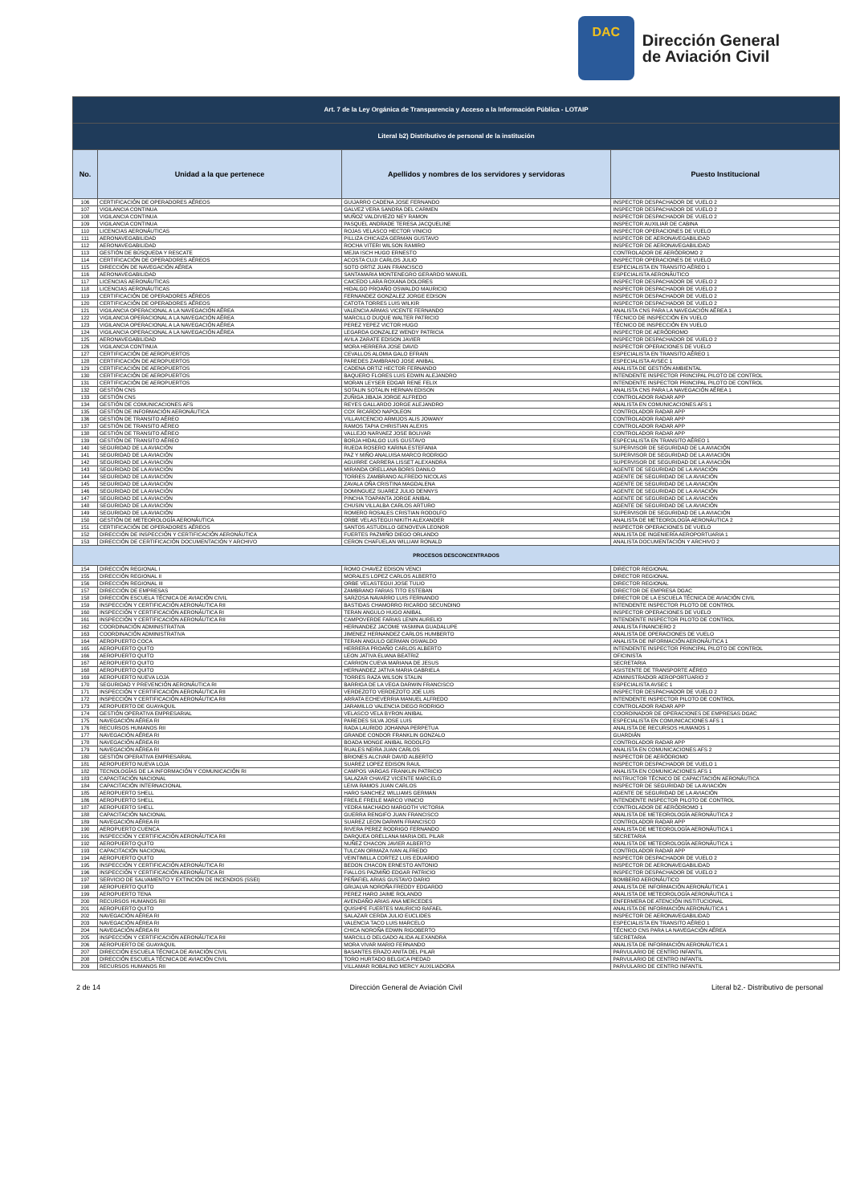DAC
Dirección General
de Aviación Civil
| Art. 7 de la Ley Orgánica de Transparencia y Acceso a la Información Pública - LOTAIP | | | |
| Literal b2) Distributivo de personal de la institución | | | |
| No. | Unidad a la que pertenece | Apellidos y nombres de los servidores y servidoras | Puesto Institucional |
| 106 | CERTIFICACIÓN DE OPERADORES AÉREOS | GUIJARRO CADENA JOSE FERNANDO | INSPECTOR DESPACHADOR DE VUELO 2 |
| 107 | VIGILANCIA CONTINUA | GALVEZ VERA SANDRA DEL CARMEN | INSPECTOR DESPACHADOR DE VUELO 2 |
| 108 | VIGILANCIA CONTINUA | MUÑOZ VALDIVIEZO NEY RAMON | INSPECTOR DESPACHADOR DE VUELO 2 |
| 109 | VIGILANCIA CONTINUA | PASQUEL ANDRADE TERESA JACQUELINE | INSPECTOR AUXILIAR DE CABINA |
| 110 | LICENCIAS AERONÁUTICAS | ROJAS VELASCO HECTOR VINICIO | INSPECTOR OPERACIONES DE VUELO |
| 111 | AERONAVEGABILIDAD | PILLIZA CHICAIZA GERMAN GUSTAVO | INSPECTOR DE AERONAVEGABILIDAD |
| 112 | AERONAVEGABILIDAD | ROCHA VITERI WILSON RAMIRO | INSPECTOR DE AERONAVEGABILIDAD |
| 113 | GESTIÓN DE BÚSQUEDA Y RESCATE | MEJIA ISCH HUGO ERNESTO | CONTROLADOR DE AERÓDROMO 2 |
| 114 | CERTIFICACIÓN DE OPERADORES AÉREOS | ACOSTA CUJI CARLOS JULIO | INSPECTOR OPERACIONES DE VUELO |
| 115 | DIRECCIÓN DE NAVEGACIÓN AÉREA | SOTO ORTIZ JUAN FRANCISCO | ESPECIALISTA EN TRANSITO AÉREO 1 |
| 116 | AERONAVEGABILIDAD | SANTAMARIA MONTENEGRO GERARDO MANUEL | ESPECIALISTA AERONÁUTICO |
| 117 | LICENCIAS AERONÁUTICAS | CAICEDO LARA ROXANA DOLORES | INSPECTOR DESPACHADOR DE VUELO 2 |
| 118 | LICENCIAS AERONÁUTICAS | HIDALGO PROAÑO OSWALDO MAURICIO | INSPECTOR DESPACHADOR DE VUELO 2 |
| 119 | CERTIFICACIÓN DE OPERADORES AÉREOS | FERNANDEZ GONZALEZ JORGE EDISON | INSPECTOR DESPACHADOR DE VUELO 2 |
| 120 | CERTIFICACIÓN DE OPERADORES AÉREOS | CATOTA TORRES LUIS WILKIR | INSPECTOR DESPACHADOR DE VUELO 2 |
| 121 | VIGILANCIA OPERACIONAL A LA NAVEGACIÓN AÉREA | VALENCIA ARMAS VICENTE FERNANDO | ANALISTA CNS PARA LA NAVEGACIÓN AÉREA 1 |
| 122 | VIGILANCIA OPERACIONAL A LA NAVEGACIÓN AÉREA | MARCILLO DUQUE WALTER PATRICIO | TÉCNICO DE INSPECCIÓN EN VUELO |
| 123 | VIGILANCIA OPERACIONAL A LA NAVEGACIÓN AÉREA | PEREZ YEPEZ VICTOR HUGO | TÉCNICO DE INSPECCIÓN EN VUELO |
| 124 | VIGILANCIA OPERACIONAL A LA NAVEGACIÓN AÉREA | LEGARDA GONZALEZ WENDY PATRICIA | INSPECTOR DE AERÓDROMO |
| 125 | AERONAVEGABILIDAD | AVILA ZARATE EDISON JAVIER | INSPECTOR DESPACHADOR DE VUELO 2 |
| 126 | VIGILANCIA CONTINUA | MORA HERRERA JOSE DAVID | INSPECTOR OPERACIONES DE VUELO |
| 127 | CERTIFICACIÓN DE AEROPUERTOS | CEVALLOS ALOMIA GALO EFRAIN | ESPECIALISTA EN TRANSITO AÉREO 1 |
| 128 | CERTIFICACIÓN DE AEROPUERTOS | PAREDES ZAMBRANO JOSE ANIBAL | ESPECIALISTA AVSEC 1 |
| 129 | CERTIFICACIÓN DE AEROPUERTOS | CADENA ORTIZ HECTOR FERNANDO | ANALISTA DE GESTIÓN AMBIENTAL |
| 130 | CERTIFICACIÓN DE AEROPUERTOS | BAQUERO FLORES LUIS EDWIN ALEJANDRO | INTENDENTE INSPECTOR PRINCIPAL PILOTO DE CONTROL |
| 131 | CERTIFICACIÓN DE AEROPUERTOS | MORAN LEYSER EDGAR RENE FELIX | INTENDENTE INSPECTOR PRINCIPAL PILOTO DE CONTROL |
| 132 | GESTIÓN CNS | SOTALIN SOTALIN HERNAN EDISON | ANALISTA CNS PARA LA NAVEGACIÓN AÉREA 1 |
| 133 | GESTIÓN CNS | ZUÑIGA JIBAJA JORGE ALFREDO | CONTROLADOR RADAR APP |
| 134 | GESTIÓN DE COMUNICACIONES AFS | REYES GALLARDO JORGE ALEJANDRO | ANALISTA EN COMUNICACIONES AFS 1 |
| 135 | GESTIÓN DE INFORMACIÓN AERONÁUTICA | COX RICARDO NAPOLEON | CONTROLADOR RADAR APP |
| 136 | GESTIÓN DE TRANSITO AÉREO | VILLAVICENCIO ARMIJOS ALIS JOWANY | CONTROLADOR RADAR APP |
| 137 | GESTIÓN DE TRANSITO AÉREO | RAMOS TAPIA CHRISTIAN ALEXIS | CONTROLADOR RADAR APP |
| 138 | GESTIÓN DE TRANSITO AÉREO | VALLEJO NARVAEZ JOSE BOLIVAR | CONTROLADOR RADAR APP |
| 139 | GESTIÓN DE TRANSITO AÉREO | BORJA HIDALGO LUIS GUSTAVO | ESPECIALISTA EN TRANSITO AÉREO 1 |
| 140 | SEGURIDAD DE LA AVIACIÓN | RUEDA ROSERO KARINA ESTEFANIA | SUPERVISOR DE SEGURIDAD DE LA AVIACIÓN |
| 141 | SEGURIDAD DE LA AVIACIÓN | PAZ Y MIÑO ANALUISA MARCO RODRIGO | SUPERVISOR DE SEGURIDAD DE LA AVIACIÓN |
| 142 | SEGURIDAD DE LA AVIACIÓN | AGUIRRE CARRERA LISSET ALEXANDRA | SUPERVISOR DE SEGURIDAD DE LA AVIACIÓN |
| 143 | SEGURIDAD DE LA AVIACIÓN | MIRANDA ORELLANA BORIS DANILO | AGENTE DE SEGURIDAD DE LA AVIACIÓN |
| 144 | SEGURIDAD DE LA AVIACIÓN | TORRES ZAMBRANO ALFREDO NICOLAS | AGENTE DE SEGURIDAD DE LA AVIACIÓN |
| 145 | SEGURIDAD DE LA AVIACIÓN | ZAVALA OÑA CRISTINA MAGDALENA | AGENTE DE SEGURIDAD DE LA AVIACIÓN |
| 146 | SEGURIDAD DE LA AVIACIÓN | DOMINGUEZ SUAREZ JULIO DENNYS | AGENTE DE SEGURIDAD DE LA AVIACIÓN |
| 147 | SEGURIDAD DE LA AVIACIÓN | PINCHA TOAPANTA JORGE ANIBAL | AGENTE DE SEGURIDAD DE LA AVIACIÓN |
| 148 | SEGURIDAD DE LA AVIACIÓN | CHUSIN VILLALBA CARLOS ARTURO | AGENTE DE SEGURIDAD DE LA AVIACIÓN |
| 149 | SEGURIDAD DE LA AVIACIÓN | ROMERO ROSALES CRISTIAN RODOLFO | SUPERVISOR DE SEGURIDAD DE LA AVIACIÓN |
| 150 | GESTIÓN DE METEOROLOGÍA AERONÁUTICA | ORBE VELASTEGUI NIKITH ALEXANDER | ANALISTA DE METEOROLOGÍA AERONÁUTICA 2 |
| 151 | CERTIFICACIÓN DE OPERADORES AÉREOS | SANTOS ASTUDILLO GENOVEVA LEONOR | INSPECTOR OPERACIONES DE VUELO |
| 152 | DIRECCIÓN DE INSPECCIÓN Y CERTIFICACIÓN AERONÁUTICA | FUERTES PAZMIÑO DIEGO ORLANDO | ANALISTA DE INGENIERÍA AEROPORTUARIA 1 |
| 153 | DIRECCIÓN DE CERTIFICACIÓN DOCUMENTACIÓN Y ARCHIVO | CERON CHAFUELAN WILLIAM RONALD | ANALISTA DOCUMENTACIÓN Y ARCHIVO 2 |
| PROCESOS DESCONCENTRADOS | | | |
| 154 | DIRECCIÓN REGIONAL I | ROMO CHAVEZ EDISON VENCI | DIRECTOR REGIONAL |
| 155 | DIRECCIÓN REGIONAL II | MORALES LOPEZ CARLOS ALBERTO | DIRECTOR REGIONAL |
| 156 | DIRECCIÓN REGIONAL III | ORBE VELASTEGUI JOSE TULIO | DIRECTOR REGIONAL |
| 157 | DIRECCIÓN DE EMPRESAS | ZAMBRANO FARIAS TITO ESTEBAN | DIRECTOR DE EMPRESA DGAC |
| 158 | DIRECCIÓN ESCUELA TÉCNICA DE AVIACIÓN CIVIL | SARZOSA NAVARRO LUIS FERNANDO | DIRECTOR DE LA ESCUELA TÉCNICA DE AVIACIÓN CIVIL |
| 159 | INSPECCIÓN Y CERTIFICACIÓN AERONÁUTICA RII | BASTIDAS CHAMORRO RICARDO SECUNDINO | INTENDENTE INSPECTOR PILOTO DE CONTROL |
| 160 | INSPECCIÓN Y CERTIFICACIÓN AERONÁUTICA RI | TERAN ANGULO HUGO ANIBAL | INSPECTOR OPERACIONES DE VUELO |
| 161 | INSPECCIÓN Y CERTIFICACIÓN AERONÁUTICA RII | CAMPOVERDE FARIAS LENIN AURELIO | INTENDENTE INSPECTOR PILOTO DE CONTROL |
| 162 | COORDINACIÓN ADMINISTRATIVA | HERNANDEZ JACOME YASMINA GUADALUPE | ANALISTA FINANCIERO 2 |
| 163 | COORDINACIÓN ADMINISTRATIVA | JIMENEZ HERNANDEZ CARLOS HUMBERTO | ANALISTA DE OPERACIONES DE VUELO |
| 164 | AEROPUERTO COCA | TERAN ANGULO GERMAN OSWALDO | ANALISTA DE INFORMACIÓN AERONÁUTICA 1 |
| 165 | AEROPUERTO QUITO | HERRERA PROAÑO CARLOS ALBERTO | INTENDENTE INSPECTOR PRINCIPAL PILOTO DE CONTROL |
| 166 | AEROPUERTO QUITO | LEON JATIVA ELIANA BEATRIZ | OFICINISTA |
| 167 | AEROPUERTO QUITO | CARRION CUEVA MARIANA DE JESUS | SECRETARIA |
| 168 | AEROPUERTO QUITO | HERNANDEZ JATIVA MARIA GABRIELA | ASISTENTE DE TRANSPORTE AÉREO |
| 169 | AEROPUERTO NUEVA LOJA | TORRES RAZA WILSON STALIN | ADMINISTRADOR AEROPORTUARIO 2 |
| 170 | SEGURIDAD Y PREVENCIÓN AERONÁUTICA RI | BARRIGA DE LA VEGA DARWIN FRANCISCO | ESPECIALISTA AVSEC 1 |
| 171 | INSPECCIÓN Y CERTIFICACIÓN AERONÁUTICA RII | VERDEZOTO VERDEZOTO JOE LUIS | INSPECTOR DESPACHADOR DE VUELO 2 |
| 172 | INSPECCIÓN Y CERTIFICACIÓN AERONÁUTICA RII | ARRATA ECHEVERRIA MANUEL ALFREDO | INTENDENTE INSPECTOR PILOTO DE CONTROL |
| 173 | AEROPUERTO DE GUAYAQUIL | JARAMILLO VALENCIA DIEGO RODRIGO | CONTROLADOR RADAR APP |
| 174 | GESTIÓN OPERATIVA EMPRESARIAL | VELASCO VELA BYRON ANIBAL | COORDINADOR DE OPERACIONES DE EMPRESAS DGAC |
| 175 | NAVEGACIÓN AÉREA RI | PAREDES SILVA JOSE LUIS | ESPECIALISTA EN COMUNICACIONES AFS 1 |
| 176 | RECURSOS HUMANOS RII | RADA LAURIDO JOHANNA PERPETUA | ANALISTA DE RECURSOS HUMANOS 1 |
| 177 | NAVEGACIÓN AÉREA RI | GRANDE CONDOR FRANKLIN GONZALO | GUARDIÁN |
| 178 | NAVEGACIÓN AÉREA RI | BOADA MONGE ANIBAL RODOLFO | CONTROLADOR RADAR APP |
| 179 | NAVEGACIÓN AÉREA RI | RUALES NEIRA JUAN CARLOS | ANALISTA EN COMUNICACIONES AFS 2 |
| 180 | GESTIÓN OPERATIVA EMPRESARIAL | BRIONES ALCIVAR DAVID ALBERTO | INSPECTOR DE AERÓDROMO |
| 181 | AEROPUERTO NUEVA LOJA | SUAREZ LOPEZ EDISON RAUL | INSPECTOR DESPACHADOR DE VUELO 1 |
| 182 | TECNOLOGÍAS DE LA INFORMACIÓN Y COMUNICACIÓN RI | CAMPOS VARGAS FRANKLIN PATRICIO | ANALISTA EN COMUNICACIONES AFS 1 |
| 183 | CAPACITACIÓN NACIONAL | SALAZAR CHAVEZ VICENTE MARCELO | INSTRUCTOR TÉCNICO DE CAPACITACIÓN AERONÁUTICA |
| 184 | CAPACITACIÓN INTERNACIONAL | LEIVA RAMOS JUAN CARLOS | INSPECTOR DE SEGURIDAD DE LA AVIACIÓN |
| 185 | AEROPUERTO SHELL | HARO SANCHEZ WILLIAMS GERMAN | AGENTE DE SEGURIDAD DE LA AVIACIÓN |
| 186 | AEROPUERTO SHELL | FREILE FREILE MARCO VINICIO | INTENDENTE INSPECTOR PILOTO DE CONTROL |
| 187 | AEROPUERTO SHELL | YEDRA MACHADO MARGOTH VICTORIA | CONTROLADOR DE AERÓDROMO 1 |
| 188 | CAPACITACIÓN NACIONAL | GUERRA RENGIFO JUAN FRANCISCO | ANALISTA DE METEOROLOGÍA AERONÁUTICA 2 |
| 189 | NAVEGACIÓN AÉREA RI | SUAREZ LEON DARWIN FRANCISCO | CONTROLADOR RADAR APP |
| 190 | AEROPUERTO CUENCA | RIVERA PEREZ RODRIGO FERNANDO | ANALISTA DE METEOROLOGÍA AERONÁUTICA 1 |
| 191 | INSPECCIÓN Y CERTIFICACIÓN AERONÁUTICA RII | DARQUEA ORELLANA MARIA DEL PILAR | SECRETARIA |
| 192 | AEROPUERTO QUITO | NUÑEZ CHACON JAVIER ALBERTO | ANALISTA DE METEOROLOGÍA AERONÁUTICA 1 |
| 193 | CAPACITACIÓN NACIONAL | TULCAN ORMAZA IVAN ALFREDO | CONTROLADOR RADAR APP |
| 194 | AEROPUERTO QUITO | VEINTIMILLA CORTEZ LUIS EDUARDO | INSPECTOR DESPACHADOR DE VUELO 2 |
| 195 | INSPECCIÓN Y CERTIFICACIÓN AERONÁUTICA RI | BEDON CHACON ERNESTO ANTONIO | INSPECTOR DE AERONAVEGABILIDAD |
| 196 | INSPECCIÓN Y CERTIFICACIÓN AERONÁUTICA RI | FIALLOS PAZMIÑO EDGAR PATRICIO | INSPECTOR DESPACHADOR DE VUELO 2 |
| 197 | SERVICIO DE SALVAMENTO Y EXTINCIÓN DE INCENDIOS (SSEI) | PEÑAFIEL ARIAS GUSTAVO DARIO | BOMBERO AERONÁUTICO |
| 198 | AEROPUERTO QUITO | GRIJALVA NOROÑA FREDDY EDGARDO | ANALISTA DE INFORMACIÓN AERONÁUTICA 1 |
| 199 | AEROPUERTO TENA | PEREZ HARO JAIME ROLANDO | ANALISTA DE METEOROLOGÍA AERONÁUTICA 1 |
| 200 | RECURSOS HUMANOS RII | AVENDAÑO ARIAS ANA MERCEDES | ENFERMERA DE ATENCIÓN INSTITUCIONAL |
| 201 | AEROPUERTO QUITO | QUISHPE FUERTES MAURICIO RAFAEL | ANALISTA DE INFORMACIÓN AERONÁUTICA 1 |
| 202 | NAVEGACIÓN AÉREA RI | SALAZAR CERDA JULIO EUCLIDES | INSPECTOR DE AERONAVEGABILIDAD |
| 203 | NAVEGACIÓN AÉREA RI | VALENCIA TACO LUIS MARCELO | ESPECIALISTA EN TRANSITO AÉREO 1 |
| 204 | NAVEGACIÓN AÉREA RI | CHICA NOROÑA EDWIN RIGOBERTO | TÉCNICO CNS PARA LA NAVEGACIÓN AÉREA |
| 205 | INSPECCIÓN Y CERTIFICACIÓN AERONÁUTICA RII | MARCILLO DELGADO ALIDA ALEXANDRA | SECRETARIA |
| 206 | AEROPUERTO DE GUAYAQUIL | MORA VIVAR MARIO FERNANDO | ANALISTA DE INFORMACIÓN AERONÁUTICA 1 |
| 207 | DIRECCIÓN ESCUELA TÉCNICA DE AVIACIÓN CIVIL | BASANTES ERAZO ANITA DEL PILAR | PARVULARIO DE CENTRO INFANTIL |
| 208 | DIRECCIÓN ESCUELA TÉCNICA DE AVIACIÓN CIVIL | TORO HURTADO BELGICA PIEDAD | PARVULARIO DE CENTRO INFANTIL |
| 209 | RECURSOS HUMANOS RII | VILLAMAR ROBALINO MERCY AUXILIADORA | PARVULARIO DE CENTRO INFANTIL |
2 de 14 Dirección General de Aviación Civil Literal b2.- Distributivo de personal